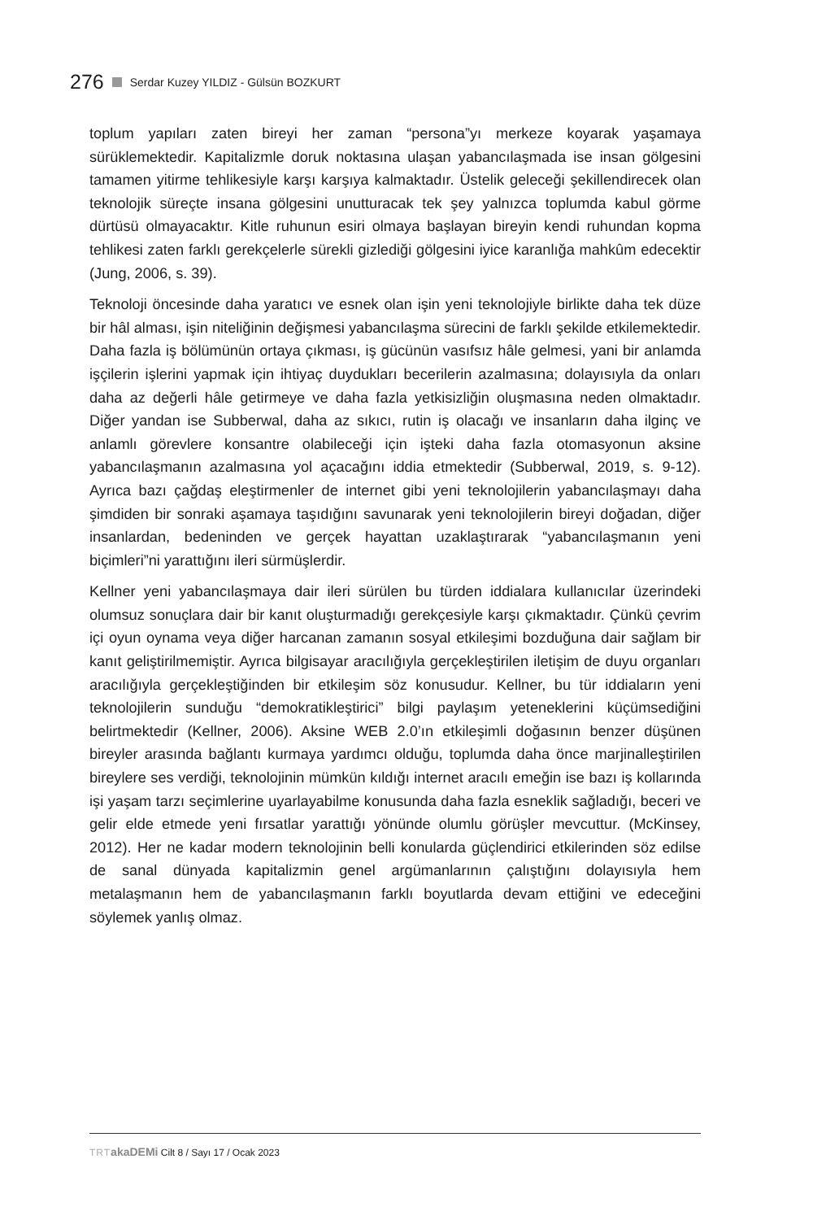276 Serdar Kuzey YILDIZ - Gülsün BOZKURT
toplum yapıları zaten bireyi her zaman “persona”yı merkeze koyarak yaşamaya sürüklemektedir. Kapitalizmle doruk noktasına ulaşan yabancılaşmada ise insan gölgesini tamamen yitirme tehlikesiyle karşı karşıya kalmaktadır. Üstelik geleceği şekillendirecek olan teknolojik süreçte insana gölgesini unutturacak tek şey yalnızca toplumda kabul görme dürtüsü olmayacaktır. Kitle ruhunun esiri olmaya başlayan bireyin kendi ruhundan kopma tehlikesi zaten farklı gerekçelerle sürekli gizlediği gölgesini iyice karanlığa mahkûm edecektir (Jung, 2006, s. 39).
Teknoloji öncesinde daha yaratıcı ve esnek olan işin yeni teknolojiyle birlikte daha tek düze bir hâl alması, işin niteliğinin değişmesi yabancılaşma sürecini de farklı şekilde etkilemektedir. Daha fazla iş bölümünün ortaya çıkması, iş gücünün vasıfsız hâle gelmesi, yani bir anlamda işçilerin işlerini yapmak için ihtiyaç duydukları becerilerin azalmasına; dolayısıyla da onları daha az değerli hâle getirmeye ve daha fazla yetkisizliğin oluşmasına neden olmaktadır. Diğer yandan ise Subberwal, daha az sıkıcı, rutin iş olacağı ve insanların daha ilginç ve anlamlı görevlere konsantre olabileceği için işteki daha fazla otomasyonun aksine yabancılaşmanın azalmasına yol açacağını iddia etmektedir (Subberwal, 2019, s. 9-12). Ayrıca bazı çağdaş eleştirmenler de internet gibi yeni teknolojilerin yabancılaşmayı daha şimdiden bir sonraki aşamaya taşıdığını savunarak yeni teknolojilerin bireyi doğadan, diğer insanlardan, bedeninden ve gerçek hayattan uzaklaştırarak “yabancılaşmanın yeni biçimleri”ni yarattığını ileri sürmüşlerdir.
Kellner yeni yabancılaşmaya dair ileri sürülen bu türden iddialara kullanıcılar üzerindeki olumsuz sonuçlara dair bir kanıt oluşturmadığı gerekçesiyle karşı çıkmaktadır. Çünkü çevrim içi oyun oynama veya diğer harcanan zamanın sosyal etkileşimi bozduğuna dair sağlam bir kanıt geliştirilmemiştir. Ayrıca bilgisayar aracılığıyla gerçekleştirilen iletişim de duyu organları aracılığıyla gerçekleştiğinden bir etkileşim söz konusudur. Kellner, bu tür iddiaların yeni teknolojilerin sunduğu “demokratikleştirici” bilgi paylaşım yeteneklerini küçümsediğini belirtmektedir (Kellner, 2006). Aksine WEB 2.0’ın etkileşimli doğasının benzer düşünen bireyler arasında bağlantı kurmaya yardımcı olduğu, toplumda daha önce marjinalleştirilen bireylere ses verdiği, teknolojinin mümkün kıldığı internet aracılı emeğin ise bazı iş kollarında işi yaşam tarzı seçimlerine uyarlayabilme konusunda daha fazla esneklik sağladığı, beceri ve gelir elde etmede yeni fırsatlar yarattığı yönünde olumlu görüşler mevcuttur. (McKinsey, 2012). Her ne kadar modern teknolojinin belli konularda güçlendirici etkilerinden söz edilse de sanal dünyada kapitalizmin genel argümanlarının çalıştığını dolayısıyla hem metalaşmanın hem de yabancılaşmanın farklı boyutlarda devam ettiğini ve edeceğini söylemek yanlış olmaz.
TRT akaDEMi Cilt 8 / Sayı 17 / Ocak 2023